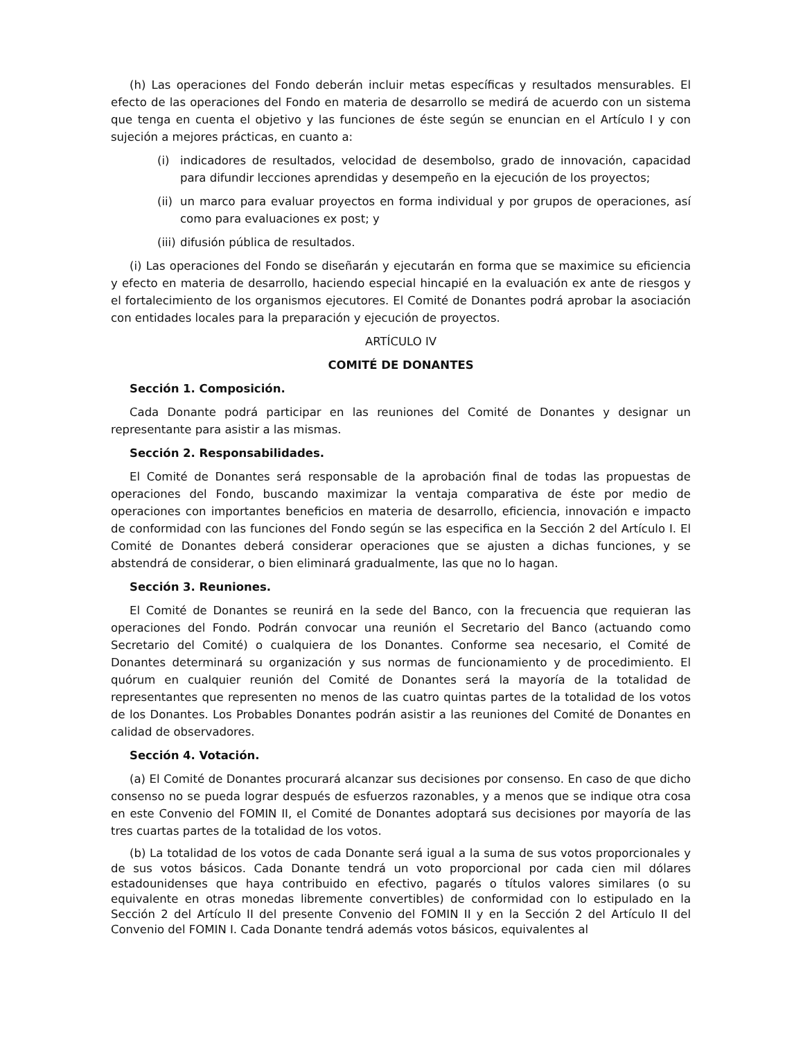(h) Las operaciones del Fondo deberán incluir metas específicas y resultados mensurables. El efecto de las operaciones del Fondo en materia de desarrollo se medirá de acuerdo con un sistema que tenga en cuenta el objetivo y las funciones de éste según se enuncian en el Artículo I y con sujeción a mejores prácticas, en cuanto a:
(i) indicadores de resultados, velocidad de desembolso, grado de innovación, capacidad para difundir lecciones aprendidas y desempeño en la ejecución de los proyectos;
(ii)
un marco para evaluar proyectos en forma individual y por grupos de operaciones, así como para evaluaciones ex post; y
(iii)
difusión pública de resultados.
(i) Las operaciones del Fondo se diseñarán y ejecutarán en forma que se maximice su eficiencia y efecto en materia de desarrollo, haciendo especial hincapié en la evaluación ex ante de riesgos y el fortalecimiento de los organismos ejecutores. El Comité de Donantes podrá aprobar la asociación con entidades locales para la preparación y ejecución de proyectos.
ARTÍCULO IV
COMITÉ DE DONANTES
Sección 1. Composición.
Cada Donante podrá participar en las reuniones del Comité de Donantes y designar un representante para asistir a las mismas.
Sección 2. Responsabilidades.
El Comité de Donantes será responsable de la aprobación final de todas las propuestas de operaciones del Fondo, buscando maximizar la ventaja comparativa de éste por medio de operaciones con importantes beneficios en materia de desarrollo, eficiencia, innovación e impacto de conformidad con las funciones del Fondo según se las especifica en la Sección 2 del Artículo I. El Comité de Donantes deberá considerar operaciones que se ajusten a dichas funciones, y se abstendrá de considerar, o bien eliminará gradualmente, las que no lo hagan.
Sección 3. Reuniones.
El Comité de Donantes se reunirá en la sede del Banco, con la frecuencia que requieran las operaciones del Fondo. Podrán convocar una reunión el Secretario del Banco (actuando como Secretario del Comité) o cualquiera de los Donantes. Conforme sea necesario, el Comité de Donantes determinará su organización y sus normas de funcionamiento y de procedimiento. El quórum en cualquier reunión del Comité de Donantes será la mayoría de la totalidad de representantes que representen no menos de las cuatro quintas partes de la totalidad de los votos de los Donantes. Los Probables Donantes podrán asistir a las reuniones del Comité de Donantes en calidad de observadores.
Sección 4. Votación.
(a) El Comité de Donantes procurará alcanzar sus decisiones por consenso. En caso de que dicho consenso no se pueda lograr después de esfuerzos razonables, y a menos que se indique otra cosa en este Convenio del FOMIN II, el Comité de Donantes adoptará sus decisiones por mayoría de las tres cuartas partes de la totalidad de los votos.
(b) La totalidad de los votos de cada Donante será igual a la suma de sus votos proporcionales y de sus votos básicos. Cada Donante tendrá un voto proporcional por cada cien mil dólares estadounidenses que haya contribuido en efectivo, pagarés o títulos valores similares (o su equivalente en otras monedas libremente convertibles) de conformidad con lo estipulado en la Sección 2 del Artículo II del presente Convenio del FOMIN II y en la Sección 2 del Artículo II del Convenio del FOMIN I. Cada Donante tendrá además votos básicos, equivalentes al